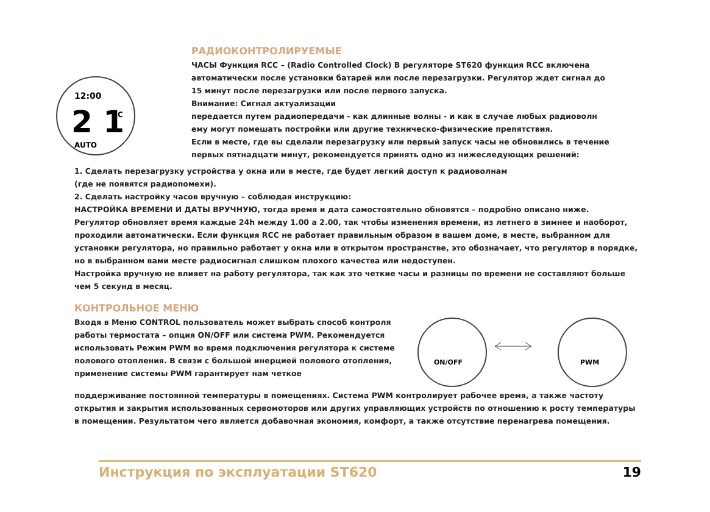12:00
2 1
AUTO
°C
РАДИОКОНТРОЛИРУЕМЫЕ
ЧАСЫ Функция RCC – (Radio Controlled Clock) В регуляторе ST620 функция RCC включена
автоматически после установки батарей или после перезагрузки. Регулятор ждет сигнал до
15 минут после перезагрузки или после первого запуска.
Внимание: Сигнал актуализации
передается путем радиопередачи - как длинные волны - и как в случае любых радиоволн
ему могут помешать постройки или другие техническо-физические препятствия.
Если в месте, где вы сделали перезагрузку или первый запуск часы не обновились в течение
первых пятнадцати минут, рекомендуется принять одно из нижеследующих решений:
1. Сделать перезагрузку устройства у окна или в месте, где будет легкий доступ к радиоволнам
(где не появятся радиопомехи).
2. Сделать настройку часов вручную – соблюдая инструкцию:
НАСТРОЙКА ВРЕМЕНИ И ДАТЫ ВРУЧНУЮ, тогда время и дата самостоятельно обновятся – подробно описано ниже.
Регулятор обновляет время каждые 24h между 1.00 а 2.00, так чтобы изменения времени, из летнего в зимнее и наоборот, проходили автоматически. Если функция RCC не работает правильным образом в вашем доме, в месте, выбранном для установки регулятора, но правильно работает у окна или в открытом пространстве, это обозначает, что регулятор в порядке, но в выбранном вами месте радиосигнал слишком плохого качества или недоступен.
Настройка вручную не влияет на работу регулятора, так как это четкие часы и разницы по времени не составляют больше чем 5 секунд в месяц.
КОНТРОЛЬНОЕ МЕНЮ
Входя в Меню CONTROL пользователь может выбрать способ контроля работы термостата – опция ON/OFF или система PWM. Рекомендуется использовать Режим PWM во время подключения регулятора к системе полового отопления. В связи с большой инерцией полового отопления, применение системы PWM гарантирует нам четкое
ON/OFF
PWM
поддерживание постоянной температуры в помещениях. Система PWM контролирует рабочее время, а также частоту открытия и закрытия использованных сервомоторов или других управляющих устройств по отношению к росту температуры в помещении. Результатом чего является добавочная экономия, комфорт, а также отсутствие перенагрева помещения.
Инструкция по эксплуатации ST620 19